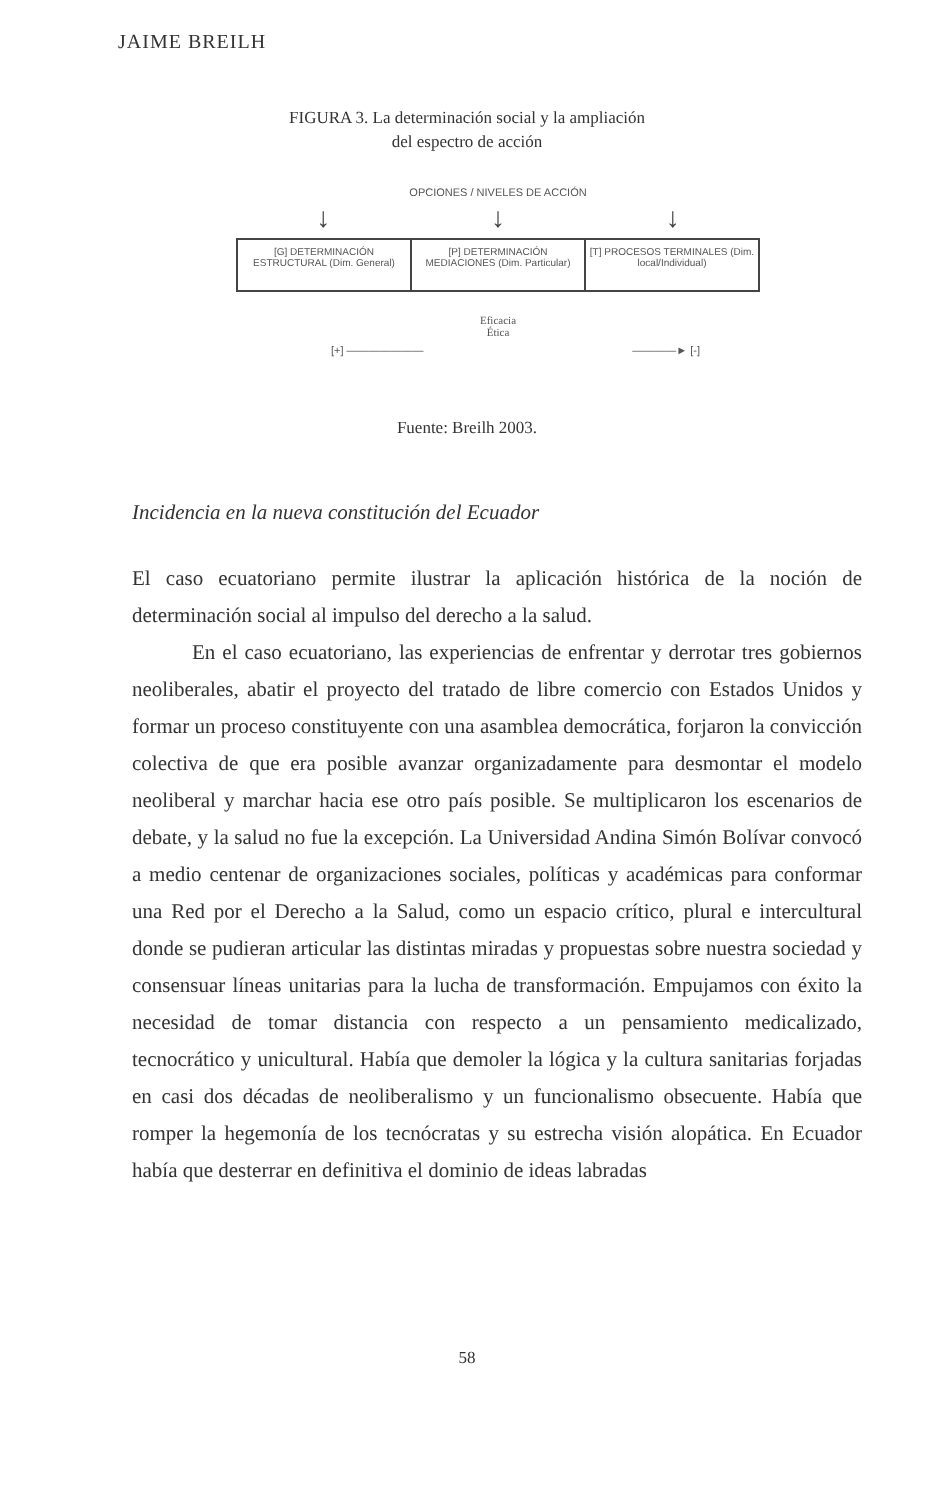JAIME BREILH
FIGURA 3. La determinación social y la ampliación
del espectro de acción
OPCIONES / NIVELES DE ACCIÓN
↓ ↓ ↓
[G] DETERMINACIÓN ESTRUCTURAL (Dim. General)
[P] DETERMINACIÓN MEDIACIONES (Dim. Particular)
[T] PROCESOS TERMINALES (Dim. local/Individual)
Eficacia
Ética
[+] ——————— ————► [-]
Fuente: Breilh 2003.
Incidencia en la nueva constitución del Ecuador
El caso ecuatoriano permite ilustrar la aplicación histórica de la noción de determinación social al impulso del derecho a la salud.
En el caso ecuatoriano, las experiencias de enfrentar y derrotar tres gobiernos neoliberales, abatir el proyecto del tratado de libre comercio con Estados Unidos y formar un proceso constituyente con una asamblea democrática, forjaron la convicción colectiva de que era posible avanzar organizadamente para desmontar el modelo neoliberal y marchar hacia ese otro país posible. Se multiplicaron los escenarios de debate, y la salud no fue la excepción. La Universidad Andina Simón Bolívar convocó a medio centenar de organizaciones sociales, políticas y académicas para conformar una Red por el Derecho a la Salud, como un espacio crítico, plural e intercultural donde se pudieran articular las distintas miradas y propuestas sobre nuestra sociedad y consensuar líneas unitarias para la lucha de transformación. Empujamos con éxito la necesidad de tomar distancia con respecto a un pensamiento medicalizado, tecnocrático y unicultural. Había que demoler la lógica y la cultura sanitarias forjadas en casi dos décadas de neoliberalismo y un funcionalismo obsecuente. Había que romper la hegemonía de los tecnócratas y su estrecha visión alopática. En Ecuador había que desterrar en definitiva el dominio de ideas labradas
58